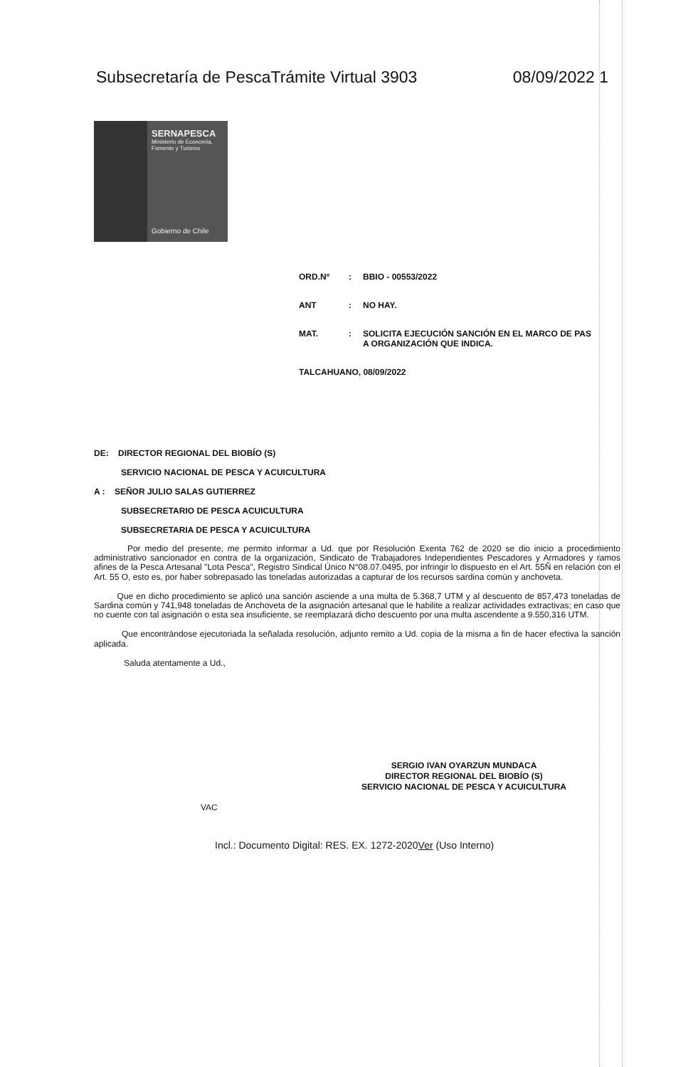Subsecretaría de PescaTrámite Virtual 3903 08/09/2022 1
SERNAPESCA
Ministerio de Economía, Fomento y Turismo
Gobierno de Chile
ORD.Nº: BBIO - 00553/2022
ANT: NO HAY.
MAT.: SOLICITA EJECUCIÓN SANCIÓN EN EL MARCO DE PAS
A ORGANIZACIÓN QUE INDICA.
TALCAHUANO, 08/09/2022
DE: DIRECTOR REGIONAL DEL BIOBÍO (S)
SERVICIO NACIONAL DE PESCA Y ACUICULTURA
A : SEÑOR JULIO SALAS GUTIERREZ
SUBSECRETARIO DE PESCA ACUICULTURA
SUBSECRETARIA DE PESCA Y ACUICULTURA
Por medio del presente, me permito informar a Ud. que por Resolución Exenta 762 de 2020 se dio inicio a procedimiento administrativo sancionador en contra de la organización, Sindicato de Trabajadores Independientes Pescadores y Armadores y ramos afines de la Pesca Artesanal "Lota Pesca", Registro Sindical Único N°08.07.0495, por infringir lo dispuesto en el Art. 55Ñ en relación con el Art. 55 O, esto es, por haber sobrepasado las toneladas autorizadas a capturar de los recursos sardina común y anchoveta.
Que en dicho procedimiento se aplicó una sanción asciende a una multa de 5.368,7 UTM y al descuento de 857,473 toneladas de Sardina común y 741,948 toneladas de Anchoveta de la asignación artesanal que le habilite a realizar actividades extractivas; en caso que no cuente con tal asignación o esta sea insuficiente, se reemplazará dicho descuento por una multa ascendente a 9.550,316 UTM.
Que encontrándose ejecutoriada la señalada resolución, adjunto remito a Ud. copia de la misma a fin de hacer efectiva la sanción aplicada.
Saluda atentamente a Ud.,
SERGIO IVAN OYARZUN MUNDACA
DIRECTOR REGIONAL DEL BIOBÍO (S)
SERVICIO NACIONAL DE PESCA Y ACUICULTURA
VAC
Incl.: Documento Digital: RES. EX. 1272-2020Ver (Uso Interno)